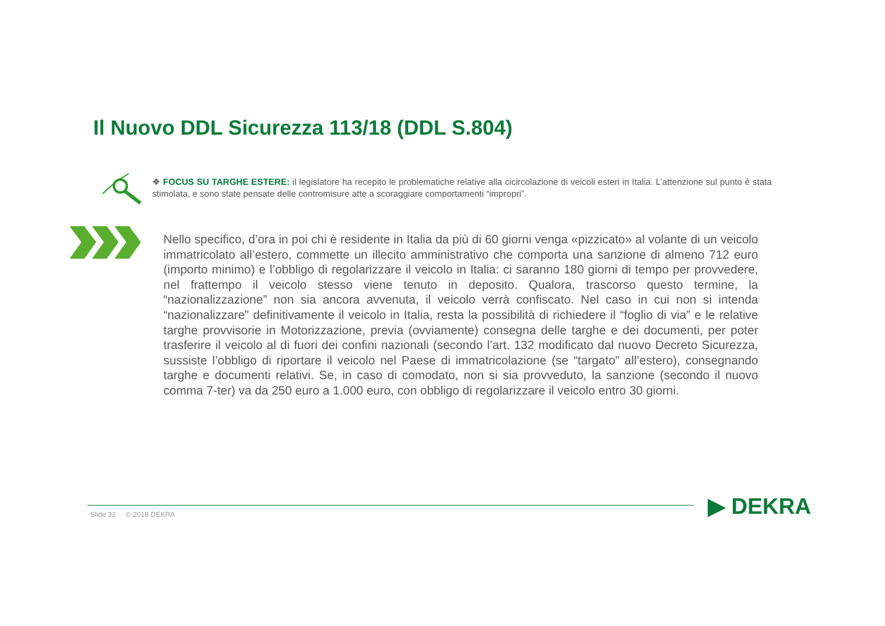Il Nuovo DDL Sicurezza 113/18 (DDL S.804)
❖ FOCUS SU TARGHE ESTERE: il legislatore ha recepito le problematiche relative alla cicircolazione di veicoli esteri in Italia. L’attenzione sul punto è stata stimolata, e sono state pensate delle contromisure atte a scoraggiare comportamenti “impropri”.
Nello specifico, d’ora in poi chi è residente in Italia da più di 60 giorni venga «pizzicato» al volante di un veicolo immatricolato all’estero, commette un illecito amministrativo che comporta una sanzione di almeno 712 euro (importo minimo) e l’obbligo di regolarizzare il veicolo in Italia: ci saranno 180 giorni di tempo per provvedere, nel frattempo il veicolo stesso viene tenuto in deposito. Qualora, trascorso questo termine, la “nazionalizzazione” non sia ancora avvenuta, il veicolo verrà confiscato. Nel caso in cui non si intenda “nazionalizzare” definitivamente il veicolo in Italia, resta la possibilità di richiedere il “foglio di via” e le relative targhe provvisorie in Motorizzazione, previa (ovviamente) consegna delle targhe e dei documenti, per poter trasferire il veicolo al di fuori dei confini nazionali (secondo l’art. 132 modificato dal nuovo Decreto Sicurezza, sussiste l’obbligo di riportare il veicolo nel Paese di immatricolazione (se “targato” all’estero), consegnando targhe e documenti relativi. Se, in caso di comodato, non si sia provveduto, la sanzione (secondo il nuovo comma 7-ter) va da 250 euro a 1.000 euro, con obbligo di regolarizzare il veicolo entro 30 giorni.
Slide 32 © 2018 DEKRA ▶ DEKRA